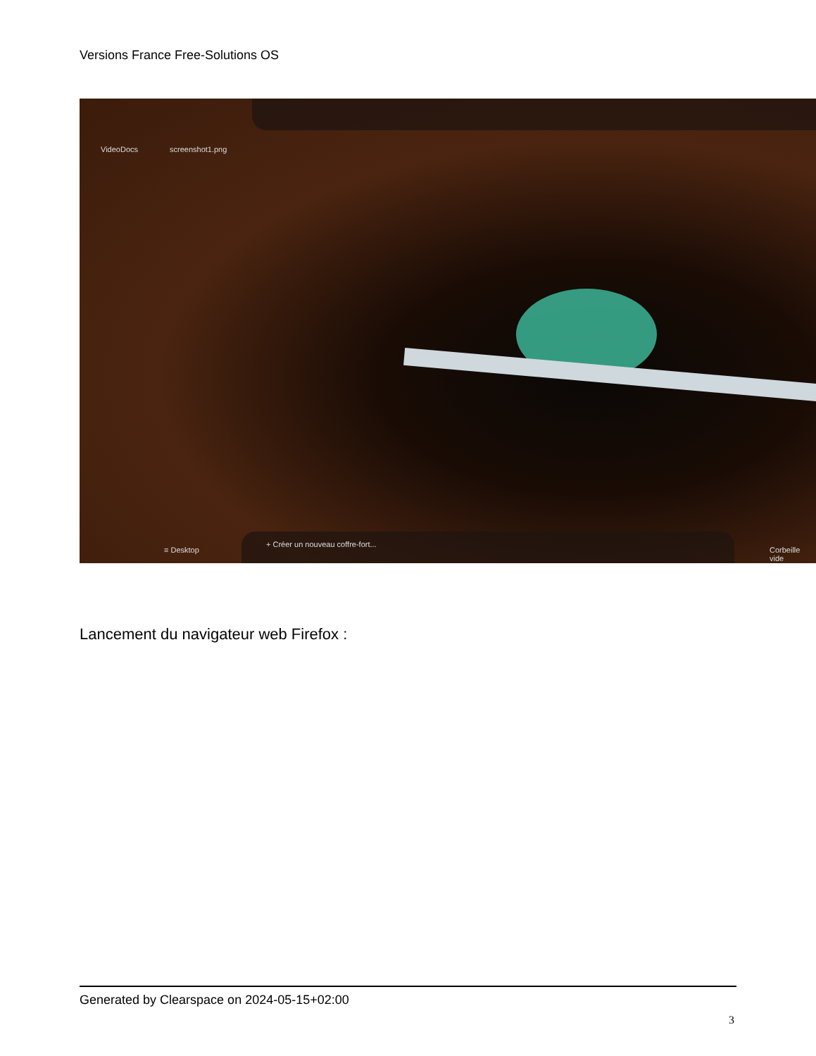Versions France Free-Solutions OS
VideoDocs screenshot1.png
+ Créer un nouveau coffre-fort...
≡ Desktop Corbeille vide
Lancement du navigateur web Firefox :
Generated by Clearspace on 2024-05-15+02:00
3